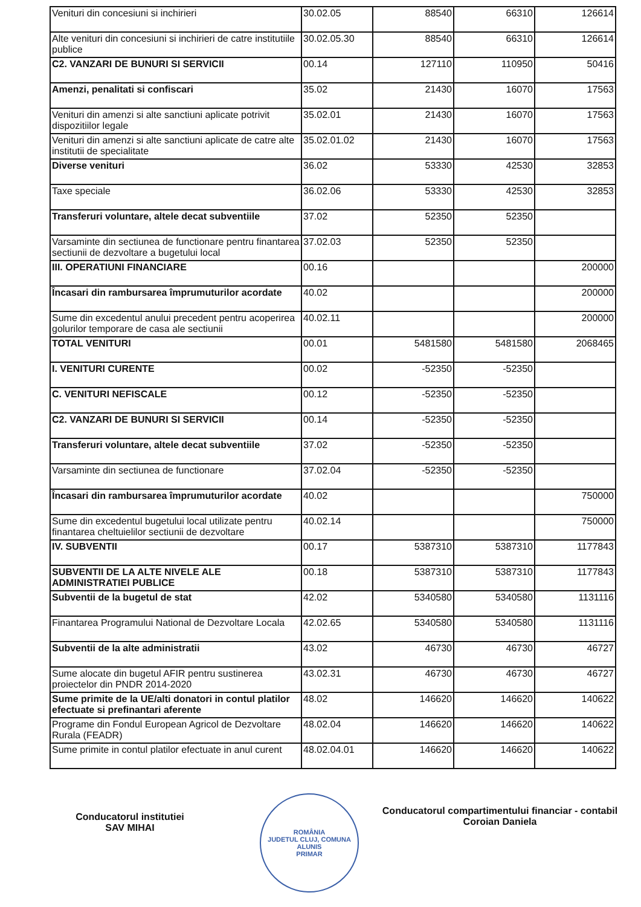| Venituri din concesiuni si inchirieri | 30.02.05 | 88540 | 66310 | 126614 |
| Alte venituri din concesiuni si inchirieri de catre institutiile publice | 30.02.05.30 | 88540 | 66310 | 126614 |
| C2. VANZARI DE BUNURI SI SERVICII | 00.14 | 127110 | 110950 | 50416 |
| Amenzi, penalitati si confiscari | 35.02 | 21430 | 16070 | 17563 |
| Venituri din amenzi si alte sanctiuni aplicate potrivit dispozitiilor legale | 35.02.01 | 21430 | 16070 | 17563 |
| Venituri din amenzi si alte sanctiuni aplicate de catre alte institutii de specialitate | 35.02.01.02 | 21430 | 16070 | 17563 |
| Diverse venituri | 36.02 | 53330 | 42530 | 32853 |
| Taxe speciale | 36.02.06 | 53330 | 42530 | 32853 |
| Transferuri voluntare, altele decat subventiile | 37.02 | 52350 | 52350 | |
| Varsaminte din sectiunea de functionare pentru finantarea sectiunii de dezvoltare a bugetului local | 37.02.03 | 52350 | 52350 | |
| III. OPERATIUNI FINANCIARE | 00.16 | | | 200000 |
| Încasari din rambursarea împrumuturilor acordate | 40.02 | | | 200000 |
| Sume din excedentul anului precedent pentru acoperirea golurilor temporare de casa ale sectiunii | 40.02.11 | | | 200000 |
| TOTAL VENITURI | 00.01 | 5481580 | 5481580 | 2068465 |
| I. VENITURI CURENTE | 00.02 | -52350 | -52350 | |
| C. VENITURI NEFISCALE | 00.12 | -52350 | -52350 | |
| C2. VANZARI DE BUNURI SI SERVICII | 00.14 | -52350 | -52350 | |
| Transferuri voluntare, altele decat subventiile | 37.02 | -52350 | -52350 | |
| Varsaminte din sectiunea de functionare | 37.02.04 | -52350 | -52350 | |
| Încasari din rambursarea împrumuturilor acordate | 40.02 | | | 750000 |
| Sume din excedentul bugetului local utilizate pentru finantarea cheltuielilor sectiunii de dezvoltare | 40.02.14 | | | 750000 |
| IV. SUBVENTII | 00.17 | 5387310 | 5387310 | 1177843 |
| SUBVENTII DE LA ALTE NIVELE ALE ADMINISTRATIEI PUBLICE | 00.18 | 5387310 | 5387310 | 1177843 |
| Subventii de la bugetul de stat | 42.02 | 5340580 | 5340580 | 1131116 |
| Finantarea Programului National de Dezvoltare Locala | 42.02.65 | 5340580 | 5340580 | 1131116 |
| Subventii de la alte administratii | 43.02 | 46730 | 46730 | 46727 |
| Sume alocate din bugetul AFIR pentru sustinerea proiectelor din PNDR 2014-2020 | 43.02.31 | 46730 | 46730 | 46727 |
| Sume primite de la UE/alti donatori in contul platilor efectuate si prefinantari aferente | 48.02 | 146620 | 146620 | 140622 |
| Programe din Fondul European Agricol de Dezvoltare Rurala (FEADR) | 48.02.04 | 146620 | 146620 | 140622 |
| Sume primite in contul platilor efectuate in anul curent | 48.02.04.01 | 146620 | 146620 | 140622 |
Conducatorul institutiei
SAV MIHAI
ROMÂNIA
JUDETUL CLUJ, COMUNA ALUNIS
PRIMAR
Conducatorul compartimentului financiar - contabil
Coroian Daniela